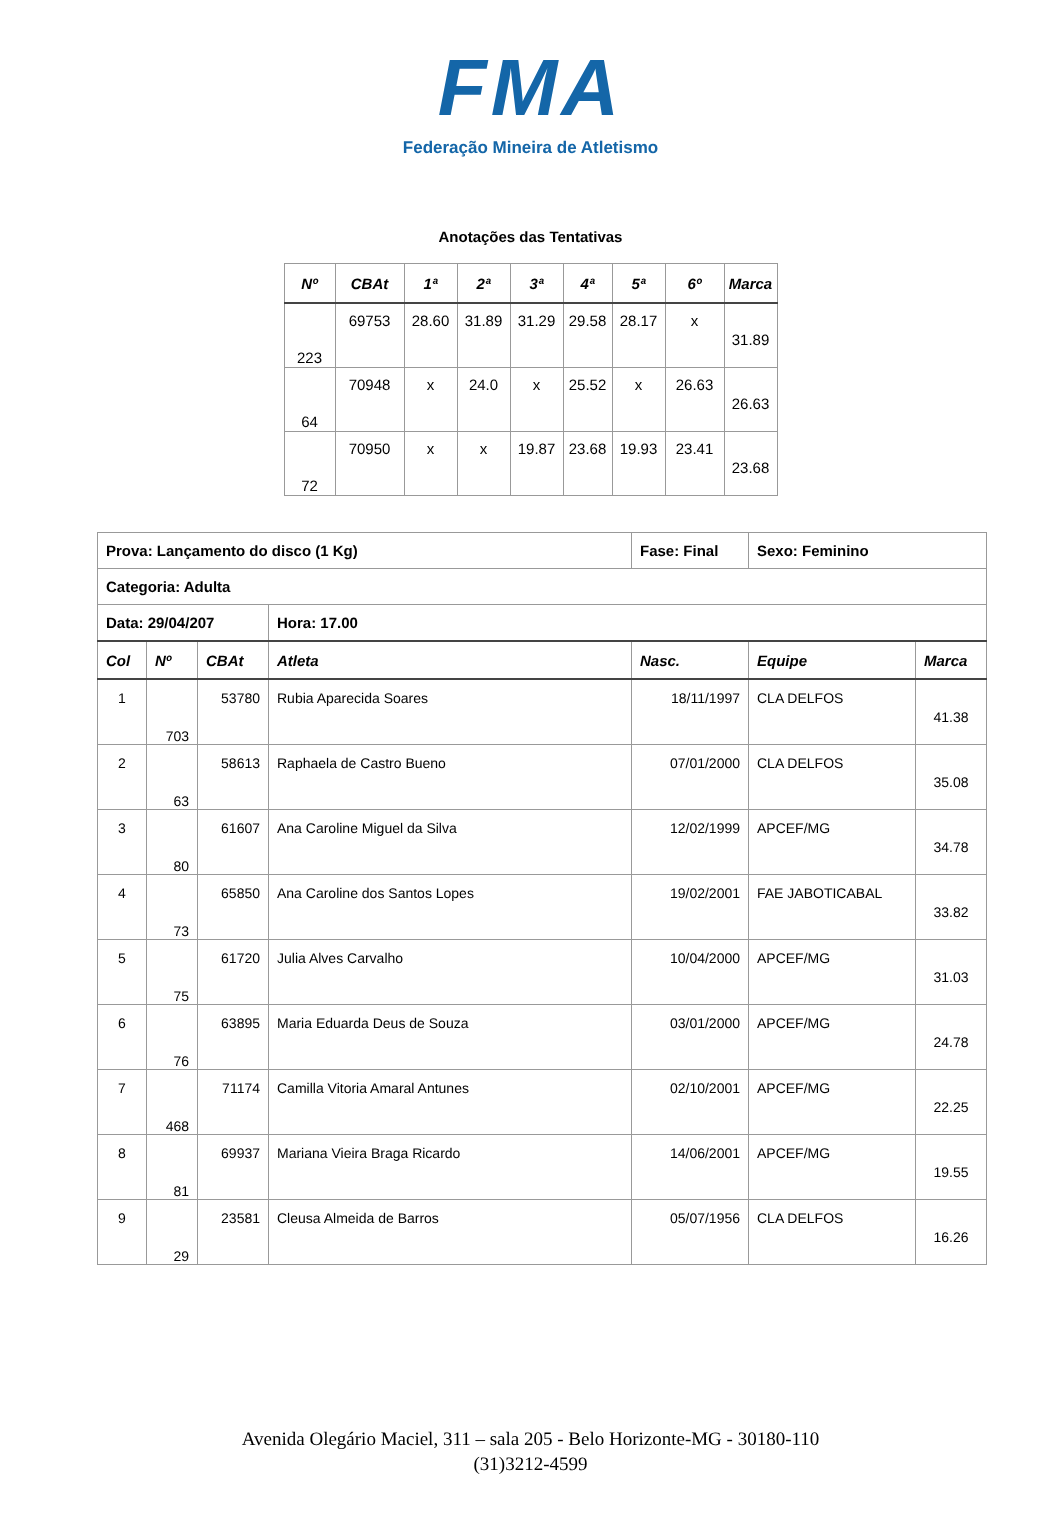FMA
Federação Mineira de Atletismo
Anotações das Tentativas
| Nº | CBAt | 1ª | 2ª | 3ª | 4ª | 5ª | 6º | Marca |
| --- | --- | --- | --- | --- | --- | --- | --- | --- |
| 223 | 69753 | 28.60 | 31.89 | 31.29 | 29.58 | 28.17 | x | 31.89 |
| 64 | 70948 | x | 24.0 | x | 25.52 | x | 26.63 | 26.63 |
| 72 | 70950 | x | x | 19.87 | 23.68 | 19.93 | 23.41 | 23.68 |
| Prova: Lançamento do disco (1 Kg) | | | | Fase: Final | Sexo: Feminino | |
| Categoria: Adulta | | | | | | |
| Data: 29/04/207 | | | Hora: 17.00 | | | |
| Col | Nº | CBAt | Atleta | Nasc. | Equipe | Marca |
| 1 | 703 | 53780 | Rubia Aparecida Soares | 18/11/1997 | CLA DELFOS | 41.38 |
| 2 | 63 | 58613 | Raphaela de Castro Bueno | 07/01/2000 | CLA DELFOS | 35.08 |
| 3 | 80 | 61607 | Ana Caroline Miguel da Silva | 12/02/1999 | APCEF/MG | 34.78 |
| 4 | 73 | 65850 | Ana Caroline dos Santos Lopes | 19/02/2001 | FAE JABOTICABAL | 33.82 |
| 5 | 75 | 61720 | Julia Alves Carvalho | 10/04/2000 | APCEF/MG | 31.03 |
| 6 | 76 | 63895 | Maria Eduarda Deus de Souza | 03/01/2000 | APCEF/MG | 24.78 |
| 7 | 468 | 71174 | Camilla Vitoria Amaral Antunes | 02/10/2001 | APCEF/MG | 22.25 |
| 8 | 81 | 69937 | Mariana Vieira Braga Ricardo | 14/06/2001 | APCEF/MG | 19.55 |
| 9 | 29 | 23581 | Cleusa Almeida de Barros | 05/07/1956 | CLA DELFOS | 16.26 |
Avenida Olegário Maciel, 311 – sala 205 - Belo Horizonte-MG - 30180-110
(31)3212-4599